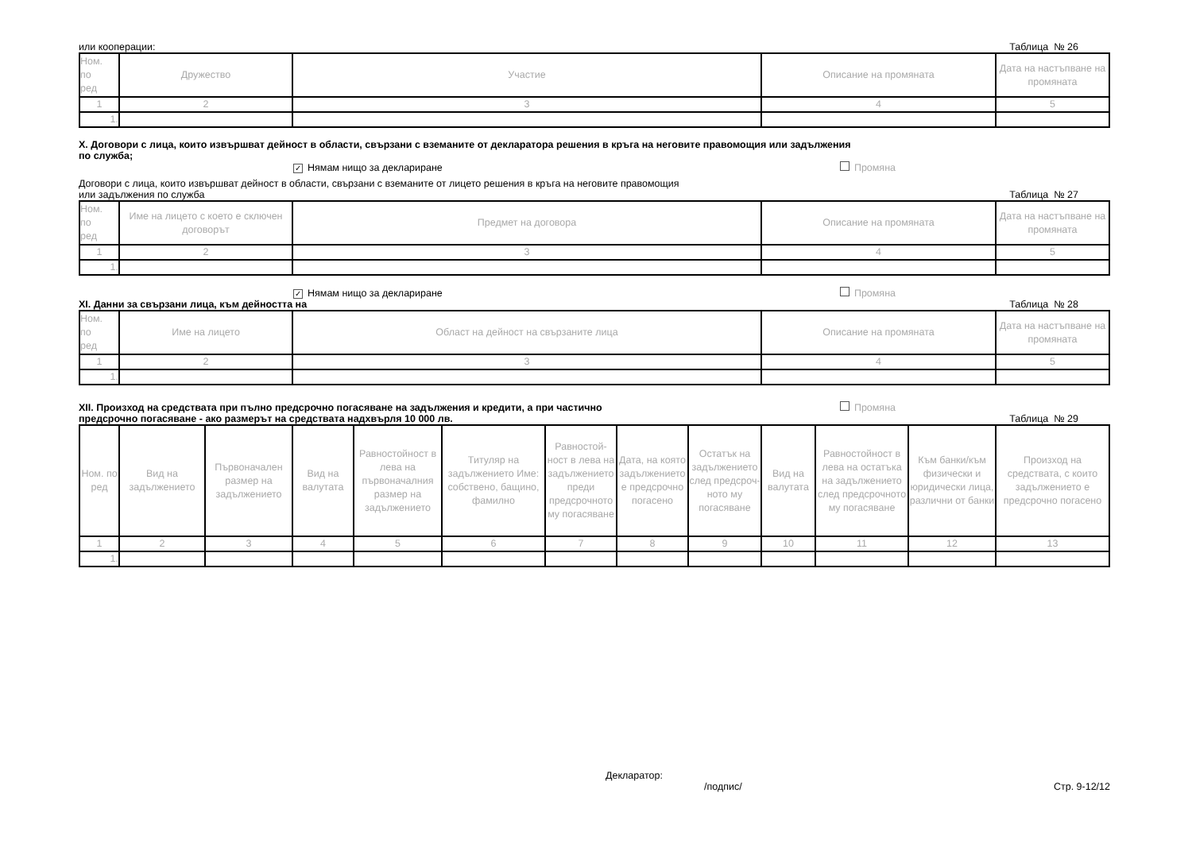или кооперации: Таблица № 26
| Ном. по ред | Дружество | Участие | Описание на промяната | Дата на настъпване на промяната |
| --- | --- | --- | --- | --- |
| 1 | 2 | 3 | 4 | 5 |
| 1. | | | | |
X. Договори с лица, които извършват дейност в области, свързани с вземаните от декларатора решения в кръга на неговите правомощия или задължения
по служба;
✓ Нямам нищо за деклариране Промяна
Договори с лица, които извършват дейност в области, свързани с вземаните от лицето решения в кръга на неговите правомощия
или задължения по служба Таблица № 27
| Ном. по ред | Име на лицето с което е сключен договорът | Предмет на договора | Описание на промяната | Дата на настъпване на промяната |
| --- | --- | --- | --- | --- |
| 1 | 2 | 3 | 4 | 5 |
| 1. | | | | |
✓ Нямам нищо за деклариране Промяна
XI. Данни за свързани лица, към дейността на Таблица № 28
| Ном. по ред | Име на лицето | Област на дейност на свързаните лица | Описание на промяната | Дата на настъпване на промяната |
| --- | --- | --- | --- | --- |
| 1 | 2 | 3 | 4 | 5 |
| 1. | | | | |
XII. Произход на средствата при пълно предсрочно погасяване на задължения и кредити, а при частично Промяна
предсрочно погасяване - ако размерът на средствата надхвърля 10 000 лв. Таблица № 29
| Ном. по ред | Вид на задължението | Първоначален размер на задължението | Вид на валутата | Равностойност в лева на първоначалния размер на задължението | Титуляр на задължението Име: собствено, бащино, фамилно | Равностой-ност в лева на задължението преди предсрочното му погасяване | Дата, на която задължението е предсрочно погасено | Остатък на задължението след предсроч-ното му погасяване | Вид на валутата | Равностойност в лева на остатъка на задължението след предсрочното му погасяване | Към банки/към физически и юридически лица, различни от банки | Произход на средствата, с които задължението е предсрочно погасено |
| --- | --- | --- | --- | --- | --- | --- | --- | --- | --- | --- | --- | --- |
| 1 | 2 | 3 | 4 | 5 | 6 | 7 | 8 | 9 | 10 | 11 | 12 | 13 |
| 1. | | | | | | | | | | | | |
Декларатор:
/подпис/ Стр. 9-12/12